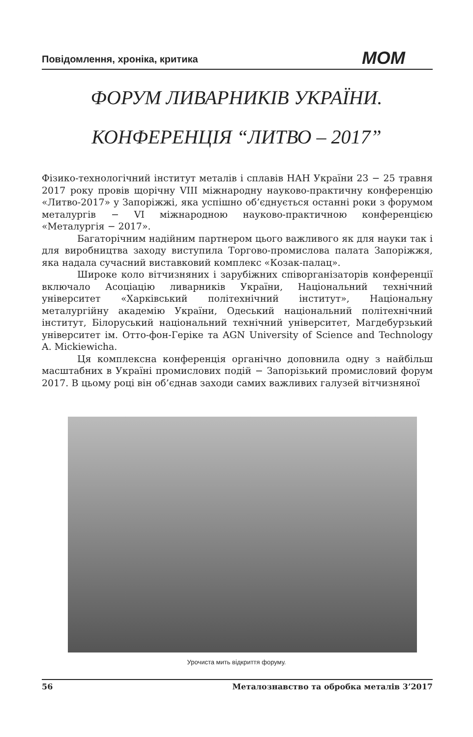Повідомлення, хроніка, критика МОМ
ФОРУМ ЛИВАРНИКІВ УКРАЇНИ.
КОНФЕРЕНЦІЯ “ЛИТВО – 2017”
Фізико-технологічний інститут металів і сплавів НАН України 23 − 25 травня 2017 року провів щорічну VIII міжнародну науково-практичну конференцію «Литво-2017» у Запоріжжі, яка успішно об’єднується останні роки з форумом металургів − VI міжнародною науково-практичною конференцією «Металургія − 2017».
Багаторічним надійним партнером цього важливого як для науки так і для виробництва заходу виступила Торгово-промислова палата Запоріжжя, яка надала сучасний виставковий комплекс «Козак-палац».
Широке коло вітчизняних і зарубіжних співорганізаторів конференції включало Асоціацію ливарників України, Національний технічний університет «Харківський політехнічний інститут», Національну металургійну академію України, Одеський національний політехнічний інститут, Білоруський національний технічний університет, Магдебурзький університет ім. Отто-фон-Геріке та AGN University of Science and Technology A. Mickiewicha.
Ця комплексна конференція органічно доповнила одну з найбільш масштабних в Україні промислових подій − Запорізький промисловий форум 2017. В цьому році він об’єднав заходи самих важливих галузей вітчизняної
Урочиста мить відкриття форуму.
56 Металознавство та обробка металів 3’2017